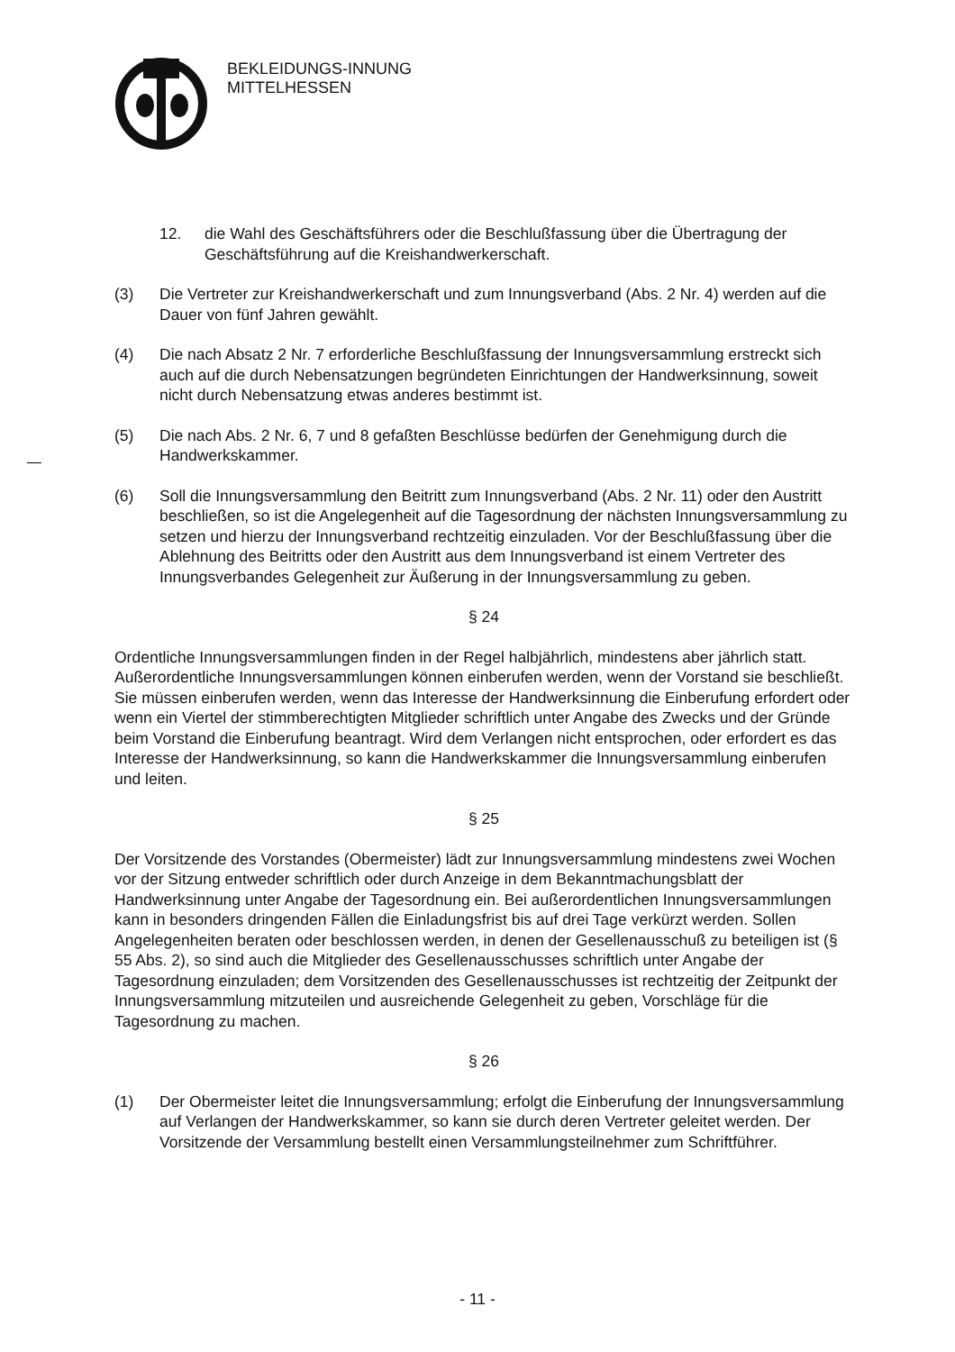BEKLEIDUNGS-INNUNG
MITTELHESSEN
12. die Wahl des Geschäftsführers oder die Beschlußfassung über die Übertragung der Geschäftsführung auf die Kreishandwerkerschaft.
(3) Die Vertreter zur Kreishandwerkerschaft und zum Innungsverband (Abs. 2 Nr. 4) werden auf die Dauer von fünf Jahren gewählt.
(4) Die nach Absatz 2 Nr. 7 erforderliche Beschlußfassung der Innungsversammlung erstreckt sich auch auf die durch Nebensatzungen begründeten Einrichtungen der Handwerksinnung, soweit nicht durch Nebensatzung etwas anderes bestimmt ist.
(5) Die nach Abs. 2 Nr. 6, 7 und 8 gefaßten Beschlüsse bedürfen der Genehmigung durch die Handwerkskammer.
(6) Soll die Innungsversammlung den Beitritt zum Innungsverband (Abs. 2 Nr. 11) oder den Austritt beschließen, so ist die Angelegenheit auf die Tagesordnung der nächsten Innungsversammlung zu setzen und hierzu der Innungsverband rechtzeitig einzuladen. Vor der Beschlußfassung über die Ablehnung des Beitritts oder den Austritt aus dem Innungsverband ist einem Vertreter des Innungsverbandes Gelegenheit zur Äußerung in der Innungsversammlung zu geben.
§ 24
Ordentliche Innungsversammlungen finden in der Regel halbjährlich, mindestens aber jährlich statt. Außerordentliche Innungsversammlungen können einberufen werden, wenn der Vorstand sie beschließt. Sie müssen einberufen werden, wenn das Interesse der Handwerksinnung die Einberufung erfordert oder wenn ein Viertel der stimmberechtigten Mitglieder schriftlich unter Angabe des Zwecks und der Gründe beim Vorstand die Einberufung beantragt. Wird dem Verlangen nicht entsprochen, oder erfordert es das Interesse der Handwerksinnung, so kann die Handwerkskammer die Innungsversammlung einberufen und leiten.
§ 25
Der Vorsitzende des Vorstandes (Obermeister) lädt zur Innungsversammlung mindestens zwei Wochen vor der Sitzung entweder schriftlich oder durch Anzeige in dem Bekanntmachungsblatt der Handwerksinnung unter Angabe der Tagesordnung ein. Bei außerordentlichen Innungsversammlungen kann in besonders dringenden Fällen die Einladungsfrist bis auf drei Tage verkürzt werden. Sollen Angelegenheiten beraten oder beschlossen werden, in denen der Gesellenausschuß zu beteiligen ist (§ 55 Abs. 2), so sind auch die Mitglieder des Gesellenausschusses schriftlich unter Angabe der Tagesordnung einzuladen; dem Vorsitzenden des Gesellenausschusses ist rechtzeitig der Zeitpunkt der Innungsversammlung mitzuteilen und ausreichende Gelegenheit zu geben, Vorschläge für die Tagesordnung zu machen.
§ 26
(1) Der Obermeister leitet die Innungsversammlung; erfolgt die Einberufung der Innungsversammlung auf Verlangen der Handwerkskammer, so kann sie durch deren Vertreter geleitet werden. Der Vorsitzende der Versammlung bestellt einen Versammlungsteilnehmer zum Schriftführer.
- 11 -